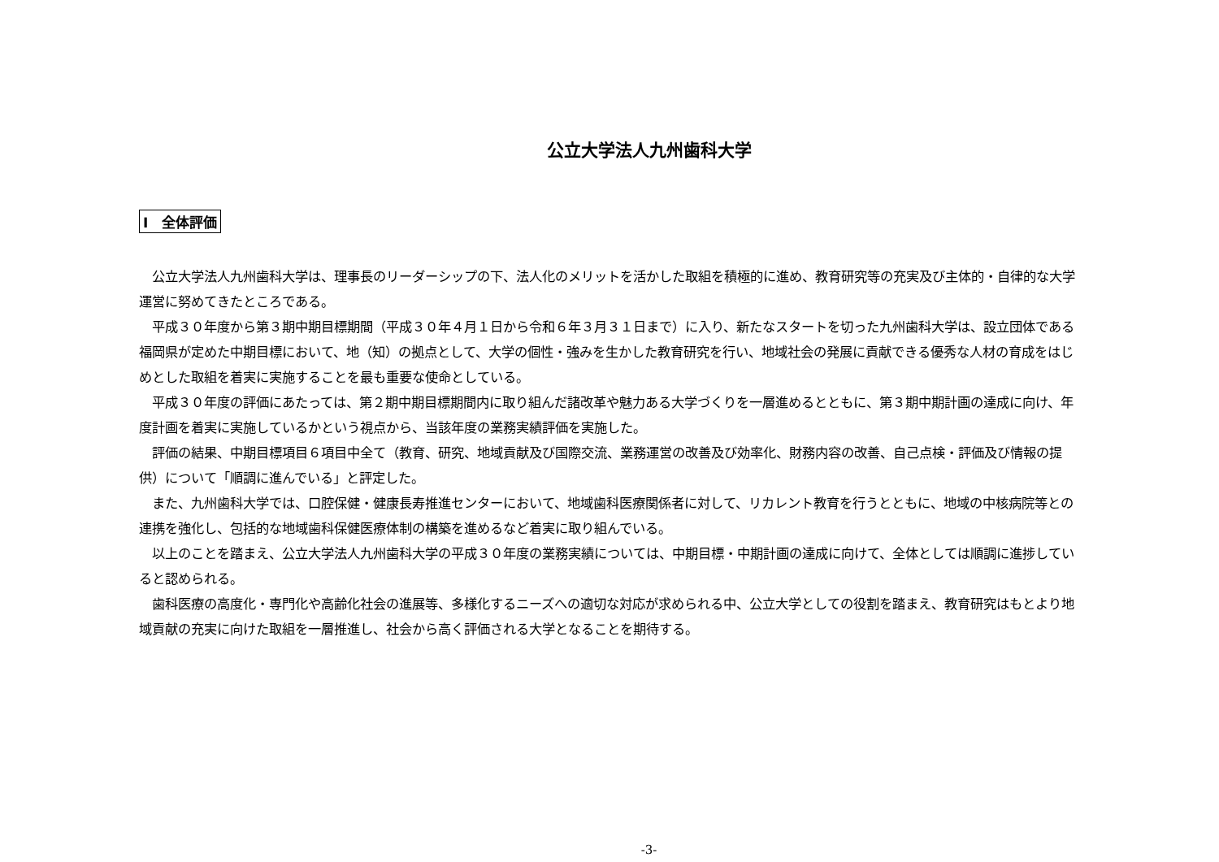公立大学法人九州歯科大学
Ⅰ　全体評価
公立大学法人九州歯科大学は、理事長のリーダーシップの下、法人化のメリットを活かした取組を積極的に進め、教育研究等の充実及び主体的・自律的な大学運営に努めてきたところである。
平成３０年度から第３期中期目標期間（平成３０年４月１日から令和６年３月３１日まで）に入り、新たなスタートを切った九州歯科大学は、設立団体である福岡県が定めた中期目標において、地（知）の拠点として、大学の個性・強みを生かした教育研究を行い、地域社会の発展に貢献できる優秀な人材の育成をはじめとした取組を着実に実施することを最も重要な使命としている。
平成３０年度の評価にあたっては、第２期中期目標期間内に取り組んだ諸改革や魅力ある大学づくりを一層進めるとともに、第３期中期計画の達成に向け、年度計画を着実に実施しているかという視点から、当該年度の業務実績評価を実施した。
評価の結果、中期目標項目６項目中全て（教育、研究、地域貢献及び国際交流、業務運営の改善及び効率化、財務内容の改善、自己点検・評価及び情報の提供）について「順調に進んでいる」と評定した。
また、九州歯科大学では、口腔保健・健康長寿推進センターにおいて、地域歯科医療関係者に対して、リカレント教育を行うとともに、地域の中核病院等との連携を強化し、包括的な地域歯科保健医療体制の構築を進めるなど着実に取り組んでいる。
以上のことを踏まえ、公立大学法人九州歯科大学の平成３０年度の業務実績については、中期目標・中期計画の達成に向けて、全体としては順調に進捗していると認められる。
歯科医療の高度化・専門化や高齢化社会の進展等、多様化するニーズへの適切な対応が求められる中、公立大学としての役割を踏まえ、教育研究はもとより地域貢献の充実に向けた取組を一層推進し、社会から高く評価される大学となることを期待する。
-3-